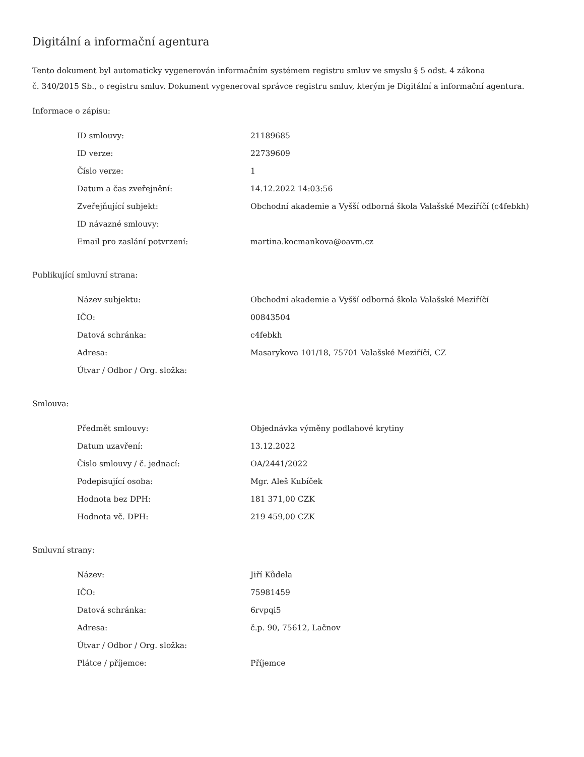Digitální a informační agentura
Tento dokument byl automaticky vygenerován informačním systémem registru smluv ve smyslu § 5 odst. 4 zákona
č. 340/2015 Sb., o registru smluv. Dokument vygeneroval správce registru smluv, kterým je Digitální a informační agentura.
Informace o zápisu:
| ID smlouvy: | 21189685 |
| ID verze: | 22739609 |
| Číslo verze: | 1 |
| Datum a čas zveřejnění: | 14.12.2022 14:03:56 |
| Zveřejňující subjekt: | Obchodní akademie a Vyšší odborná škola Valašské Meziříčí (c4febkh) |
| ID návazné smlouvy: | |
| Email pro zaslání potvrzení: | martina.kocmankova@oavm.cz |
Publikující smluvní strana:
| Název subjektu: | Obchodní akademie a Vyšší odborná škola Valašské Meziříčí |
| IČO: | 00843504 |
| Datová schránka: | c4febkh |
| Adresa: | Masarykova 101/18, 75701 Valašské Meziříčí, CZ |
| Útvar / Odbor / Org. složka: | |
Smlouva:
| Předmět smlouvy: | Objednávka výměny podlahové krytiny |
| Datum uzavření: | 13.12.2022 |
| Číslo smlouvy / č. jednací: | OA/2441/2022 |
| Podepisující osoba: | Mgr. Aleš Kubíček |
| Hodnota bez DPH: | 181 371,00 CZK |
| Hodnota vč. DPH: | 219 459,00 CZK |
Smluvní strany:
| Název: | Jiří Kůdela |
| IČO: | 75981459 |
| Datová schránka: | 6rvpqi5 |
| Adresa: | č.p. 90, 75612, Lačnov |
| Útvar / Odbor / Org. složka: | |
| Plátce / příjemce: | Příjemce |